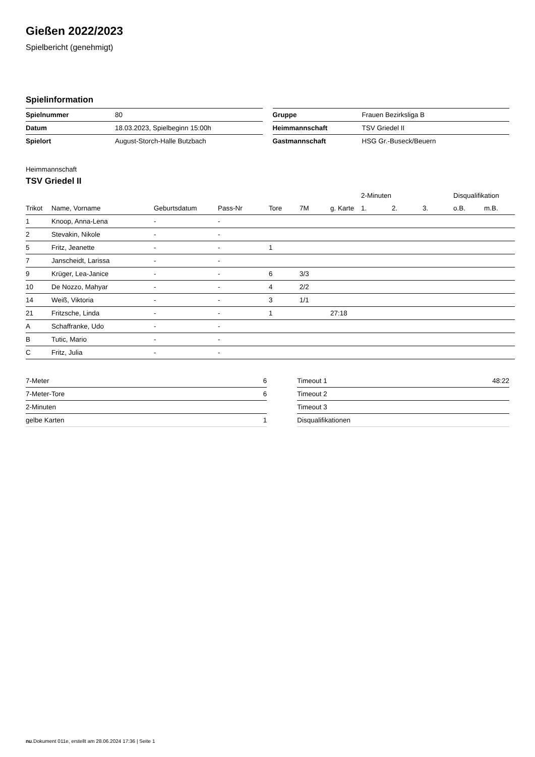Gießen 2022/2023
Spielbericht (genehmigt)
Spielinformation
| Spielnummer | 80 |
| Datum | 18.03.2023, Spielbeginn 15:00h |
| Spielort | August-Storch-Halle Butzbach |
| Gruppe | Frauen Bezirksliga B |
| Heimmannschaft | TSV Griedel II |
| Gastmannschaft | HSG Gr.-Buseck/Beuern |
Heimmannschaft
TSV Griedel II
| | | | | | | | 2-Minuten | | | Disqualifikation | |
| --- | --- | --- | --- | --- | --- | --- | --- | --- | --- | --- | --- |
| Trikot | Name, Vorname | Geburtsdatum | Pass-Nr | Tore | 7M | g. Karte | 1. | 2. | 3. | o.B. | m.B. |
| 1 | Knoop, Anna-Lena | - | - | | | | | | | | |
| 2 | Stevakin, Nikole | - | - | | | | | | | | |
| 5 | Fritz, Jeanette | - | - | 1 | | | | | | | |
| 7 | Janscheidt, Larissa | - | - | | | | | | | | |
| 9 | Krüger, Lea-Janice | - | - | 6 | 3/3 | | | | | | |
| 10 | De Nozzo, Mahyar | - | - | 4 | 2/2 | | | | | | |
| 14 | Weiß, Viktoria | - | - | 3 | 1/1 | | | | | | |
| 21 | Fritzsche, Linda | - | - | 1 | | 27:18 | | | | | |
| A | Schaffranke, Udo | - | - | | | | | | | | |
| B | Tutic, Mario | - | - | | | | | | | | |
| C | Fritz, Julia | - | - | | | | | | | | |
| 7-Meter | 6 |
| 7-Meter-Tore | 6 |
| 2-Minuten | |
| gelbe Karten | 1 |
| Timeout 1 | 48:22 |
| Timeout 2 | |
| Timeout 3 | |
| Disqualifikationen | |
nu.Dokument 011e, erstellt am 28.06.2024 17:36 | Seite 1